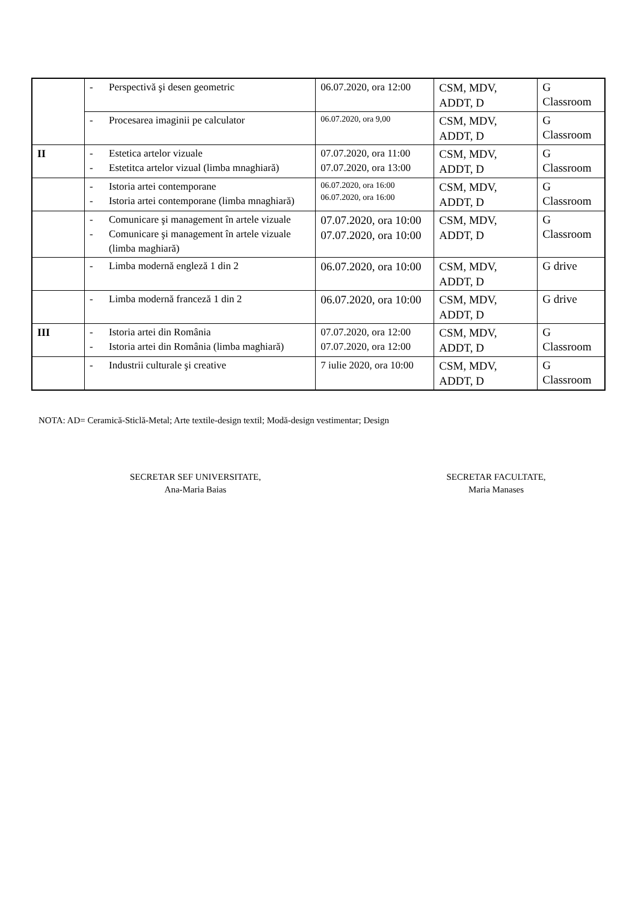| | - Perspectivă şi desen geometric | 06.07.2020, ora 12:00 | CSM, MDV, ADDT, D | G Classroom |
| | - Procesarea imaginii pe calculator | 06.07.2020, ora 9,00 | CSM, MDV, ADDT, D | G Classroom |
| II | - Estetica artelor vizuale - Estetitca artelor vizual (limba mnaghiară) | 07.07.2020, ora 11:00 07.07.2020, ora 13:00 | CSM, MDV, ADDT, D | G Classroom |
| | - Istoria artei contemporane - Istoria artei contemporane (limba mnaghiară) | 06.07.2020, ora 16:00 06.07.2020, ora 16:00 | CSM, MDV, ADDT, D | G Classroom |
| | - Comunicare şi management în artele vizuale - Comunicare şi management în artele vizuale (limba maghiară) | 07.07.2020, ora 10:00 07.07.2020, ora 10:00 | CSM, MDV, ADDT, D | G Classroom |
| | - Limba modernă engleză 1 din 2 | 06.07.2020, ora 10:00 | CSM, MDV, ADDT, D | G drive |
| | - Limba modernă franceză 1 din 2 | 06.07.2020, ora 10:00 | CSM, MDV, ADDT, D | G drive |
| III | - Istoria artei din România - Istoria artei din România (limba maghiară) | 07.07.2020, ora 12:00 07.07.2020, ora 12:00 | CSM, MDV, ADDT, D | G Classroom |
| | - Industrii culturale şi creative | 7 iulie 2020, ora 10:00 | CSM, MDV, ADDT, D | G Classroom |
NOTA: AD= Ceramică-Sticlă-Metal; Arte textile-design textil; Modă-design vestimentar; Design
SECRETAR SEF UNIVERSITATE,
Ana-Maria Baias
SECRETAR FACULTATE,
Maria Manases